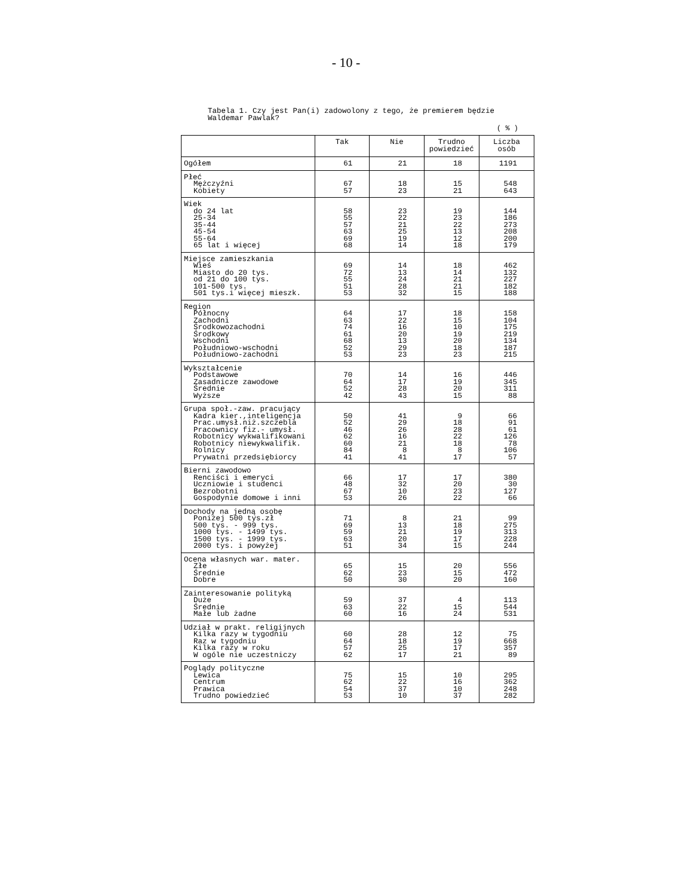- 10 -
Tabela 1. Czy jest Pan(i) zadowolony z tego, że premierem będzie
Waldemar Pawlak?
( % )
| | Tak | Nie | Trudno powiedzieć | Liczba osób |
| --- | --- | --- | --- | --- |
| Ogółem | 61 | 21 | 18 | 1191 |
| Płeć Mężczyźni Kobiety | 67 57 | 18 23 | 15 21 | 548 643 |
| Wiek do 24 lat 25-34 35-44 45-54 55-64 65 lat i więcej | 58 55 57 63 69 68 | 23 22 21 25 19 14 | 19 23 22 13 12 18 | 144 186 273 208 200 179 |
| Miejsce zamieszkania Wieś Miasto do 20 tys. od 21 do 100 tys. 101-500 tys. 501 tys.i więcej mieszk. | 69 72 55 51 53 | 14 13 24 28 32 | 18 14 21 21 15 | 462 132 227 182 188 |
| Region Północny Zachodni Środkowozachodni Środkowy Wschodni Południowo-wschodni Południowo-zachodni | 64 63 74 61 68 52 53 | 17 22 16 20 13 29 23 | 18 15 10 19 20 18 23 | 158 104 175 219 134 187 215 |
| Wykształcenie Podstawowe Zasadnicze zawodowe Średnie Wyższe | 70 64 52 42 | 14 17 28 43 | 16 19 20 15 | 446 345 311 88 |
| Grupa społ.-zaw. pracujący Kadra kier.,inteligencja Prac.umysł.niż.szczebla Pracownicy fiz.- umysł. Robotnicy wykwalifikowani Robotnicy niewykwalifik. Rolnicy Prywatni przedsiębiorcy | 50 52 46 62 60 84 41 | 41 29 26 16 21 8 41 | 9 18 28 22 18 8 17 | 66 91 61 126 78 106 57 |
| Bierni zawodowo Renciści i emeryci Uczniowie i studenci Bezrobotni Gospodynie domowe i inni | 66 48 67 53 | 17 32 10 26 | 17 20 23 22 | 380 30 127 66 |
| Dochody na jedną osobę Poniżej 500 tys.zł 500 tys. - 999 tys. 1000 tys. - 1499 tys. 1500 tys. - 1999 tys. 2000 tys. i powyżej | 71 69 59 63 51 | 8 13 21 20 34 | 21 18 19 17 15 | 99 275 313 228 244 |
| Ocena własnych war. mater. Złe Średnie Dobre | 65 62 50 | 15 23 30 | 20 15 20 | 556 472 160 |
| Zainteresowanie polityką Duże Średnie Małe lub żadne | 59 63 60 | 37 22 16 | 4 15 24 | 113 544 531 |
| Udział w prakt. religijnych Kilka razy w tygodniu Raz w tygodniu Kilka razy w roku W ogóle nie uczestniczy | 60 64 57 62 | 28 18 25 17 | 12 19 17 21 | 75 668 357 89 |
| Poglądy polityczne Lewica Centrum Prawica Trudno powiedzieć | 75 62 54 53 | 15 22 37 10 | 10 16 10 37 | 295 362 248 282 |